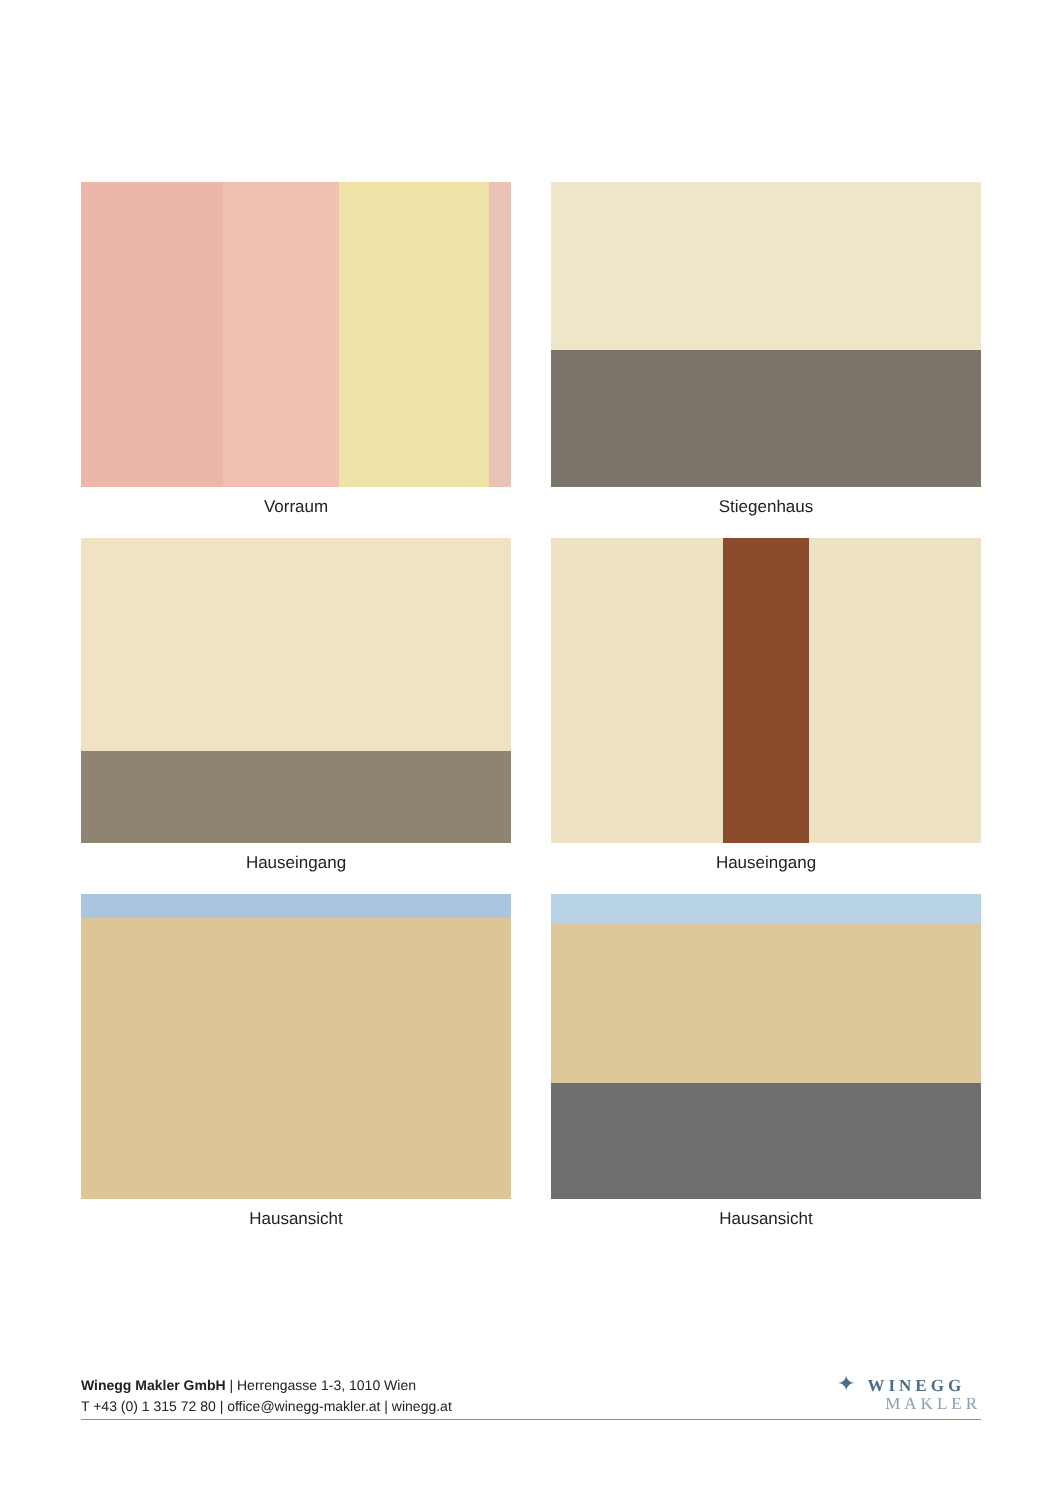Vorraum
Stiegenhaus
Hauseingang
Hauseingang
Hausansicht
Hausansicht
Winegg Makler GmbH | Herrengasse 1-3, 1010 Wien
T +43 (0) 1 315 72 80 | office@winegg-makler.at | winegg.at
✦ WINEGG
MAKLER